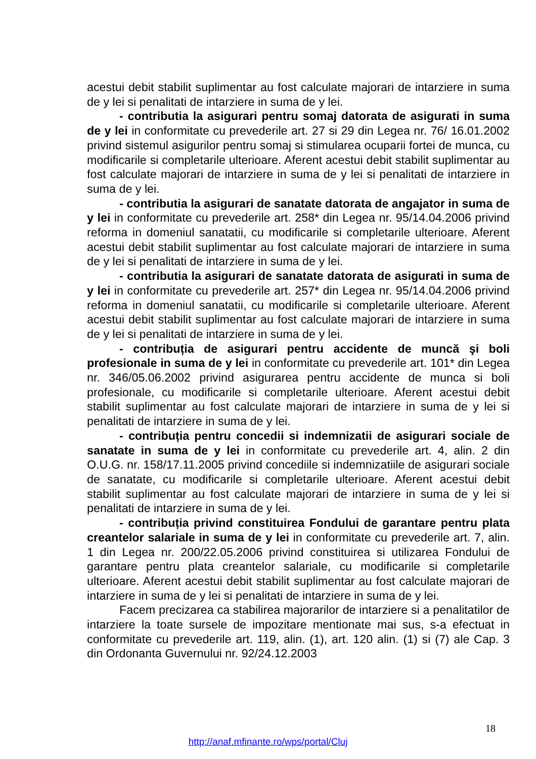acestui debit stabilit suplimentar au fost calculate majorari de intarziere in suma de y lei si penalitati de intarziere in suma de y lei.
- contributia la asigurari pentru somaj datorata de asigurati in suma de y lei in conformitate cu prevederile art. 27 si 29 din Legea nr. 76/ 16.01.2002 privind sistemul asigurilor pentru somaj si stimularea ocuparii fortei de munca, cu modificarile si completarile ulterioare. Aferent acestui debit stabilit suplimentar au fost calculate majorari de intarziere in suma de y lei si penalitati de intarziere in suma de y lei.
- contributia la asigurari de sanatate datorata de angajator in suma de y lei in conformitate cu prevederile art. 258* din Legea nr. 95/14.04.2006 privind reforma in domeniul sanatatii, cu modificarile si completarile ulterioare. Aferent acestui debit stabilit suplimentar au fost calculate majorari de intarziere in suma de y lei si penalitati de intarziere in suma de y lei.
- contributia la asigurari de sanatate datorata de asigurati in suma de y lei in conformitate cu prevederile art. 257* din Legea nr. 95/14.04.2006 privind reforma in domeniul sanatatii, cu modificarile si completarile ulterioare. Aferent acestui debit stabilit suplimentar au fost calculate majorari de intarziere in suma de y lei si penalitati de intarziere in suma de y lei.
- contribuția de asigurari pentru accidente de muncă şi boli profesionale in suma de y lei in conformitate cu prevederile art. 101* din Legea nr. 346/05.06.2002 privind asigurarea pentru accidente de munca si boli profesionale, cu modificarile si completarile ulterioare. Aferent acestui debit stabilit suplimentar au fost calculate majorari de intarziere in suma de y lei si penalitati de intarziere in suma de y lei.
- contribuția pentru concedii si indemnizatii de asigurari sociale de sanatate in suma de y lei in conformitate cu prevederile art. 4, alin. 2 din O.U.G. nr. 158/17.11.2005 privind concediile si indemnizatiile de asigurari sociale de sanatate, cu modificarile si completarile ulterioare. Aferent acestui debit stabilit suplimentar au fost calculate majorari de intarziere in suma de y lei si penalitati de intarziere in suma de y lei.
- contribuția privind constituirea Fondului de garantare pentru plata creantelor salariale in suma de y lei in conformitate cu prevederile art. 7, alin. 1 din Legea nr. 200/22.05.2006 privind constituirea si utilizarea Fondului de garantare pentru plata creantelor salariale, cu modificarile si completarile ulterioare. Aferent acestui debit stabilit suplimentar au fost calculate majorari de intarziere in suma de y lei si penalitati de intarziere in suma de y lei.
Facem precizarea ca stabilirea majorarilor de intarziere si a penalitatilor de intarziere la toate sursele de impozitare mentionate mai sus, s-a efectuat in conformitate cu prevederile art. 119, alin. (1), art. 120 alin. (1) si (7) ale Cap. 3 din Ordonanta Guvernului nr. 92/24.12.2003
18
http://anaf.mfinante.ro/wps/portal/Cluj